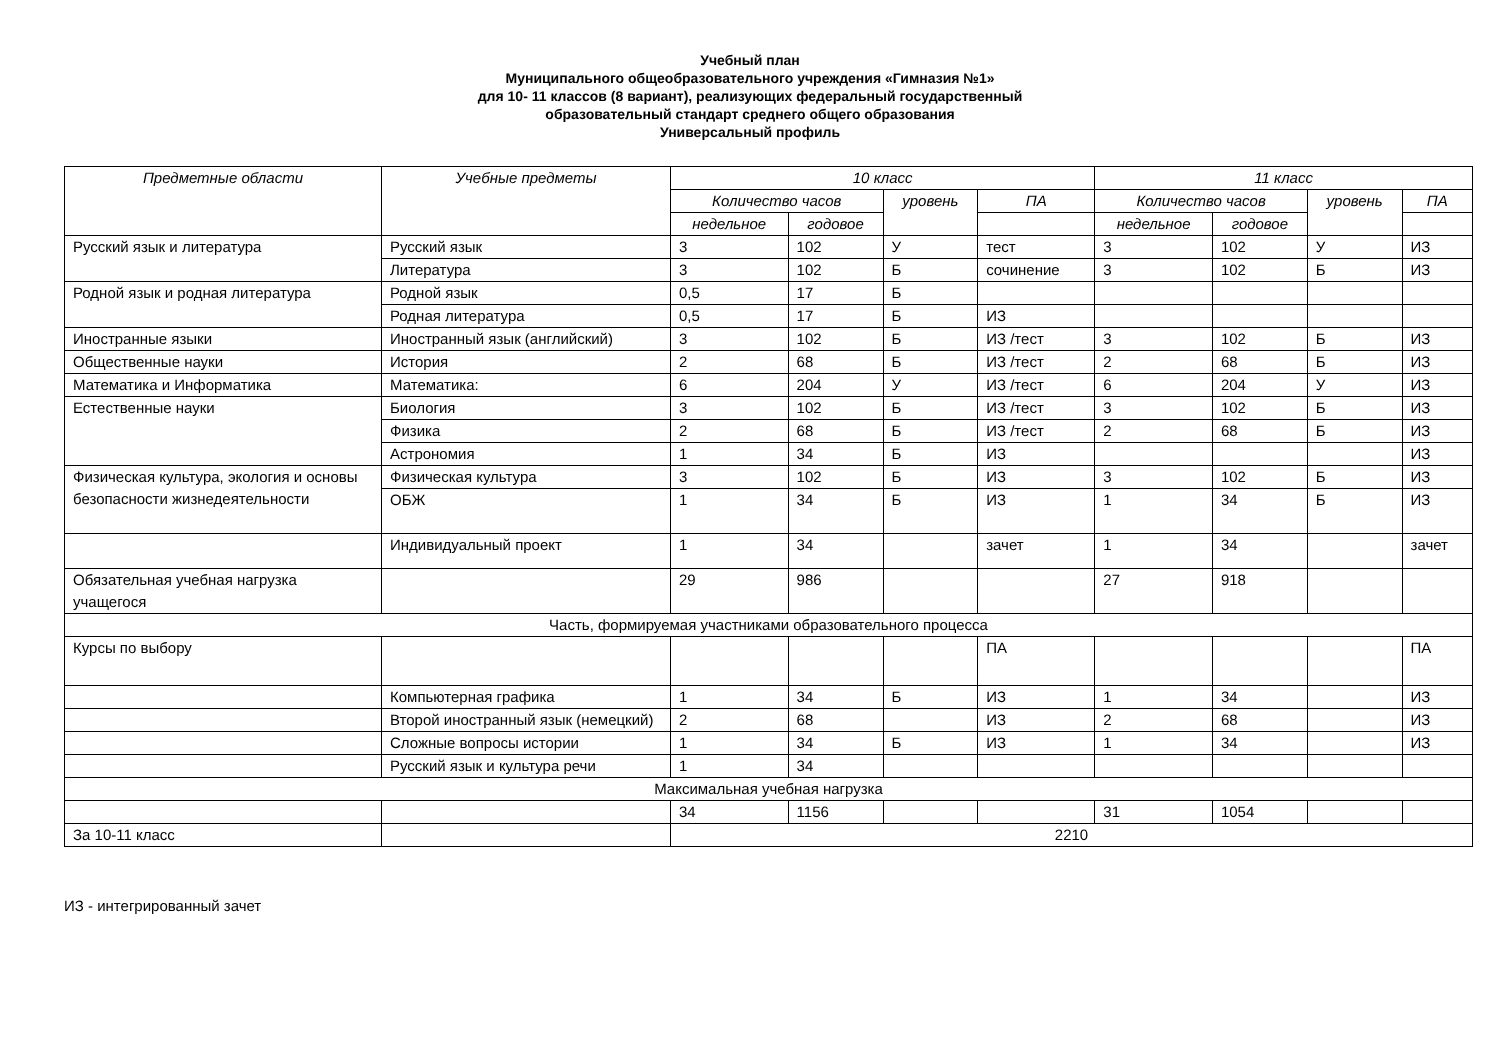Учебный план
Муниципального общеобразовательного учреждения «Гимназия №1»
для 10- 11 классов (8 вариант), реализующих федеральный государственный
образовательный стандарт среднего общего образования
Универсальный профиль
| Предметные области | Учебные предметы | 10 класс | | | | 11 класс | | | |
| --- | --- | --- | --- | --- | --- | --- | --- | --- | --- |
| | | Количество часов | | уровень | ПА | Количество часов | | уровень | ПА |
| | | недельное | годовое | | | недельное | годовое | | |
| Русский язык и литература | Русский язык | 3 | 102 | У | тест | 3 | 102 | У | ИЗ |
| | Литература | 3 | 102 | Б | сочинение | 3 | 102 | Б | ИЗ |
| Родной язык и родная литература | Родной язык | 0,5 | 17 | Б | | | | | |
| | Родная литература | 0,5 | 17 | Б | ИЗ | | | | |
| Иностранные языки | Иностранный язык (английский) | 3 | 102 | Б | ИЗ /тест | 3 | 102 | Б | ИЗ |
| Общественные науки | История | 2 | 68 | Б | ИЗ /тест | 2 | 68 | Б | ИЗ |
| Математика и Информатика | Математика: | 6 | 204 | У | ИЗ /тест | 6 | 204 | У | ИЗ |
| Естественные науки | Биология | 3 | 102 | Б | ИЗ /тест | 3 | 102 | Б | ИЗ |
| | Физика | 2 | 68 | Б | ИЗ /тест | 2 | 68 | Б | ИЗ |
| | Астрономия | 1 | 34 | Б | ИЗ | | | | ИЗ |
| Физическая культура, экология и основы безопасности жизнедеятельности | Физическая культура | 3 | 102 | Б | ИЗ | 3 | 102 | Б | ИЗ |
| | ОБЖ | 1 | 34 | Б | ИЗ | 1 | 34 | Б | ИЗ |
| | Индивидуальный проект | 1 | 34 | | зачет | 1 | 34 | | зачет |
| Обязательная учебная нагрузка учащегося | | 29 | 986 | | | 27 | 918 | | |
| Часть, формируемая участниками образовательного процесса | | | | | | | | | |
| Курсы по выбору | | | | | ПА | | | | ПА |
| | Компьютерная графика | 1 | 34 | Б | ИЗ | 1 | 34 | | ИЗ |
| | Второй иностранный язык (немецкий) | 2 | 68 | | ИЗ | 2 | 68 | | ИЗ |
| | Сложные вопросы истории | 1 | 34 | Б | ИЗ | 1 | 34 | | ИЗ |
| | Русский язык и культура речи | 1 | 34 | | | | | | |
| Максимальная учебная нагрузка | | | | | | | | | |
| | | 34 | 1156 | | | 31 | 1054 | | |
| За 10-11 класс | | 2210 | | | | | | | |
ИЗ - интегрированный зачет